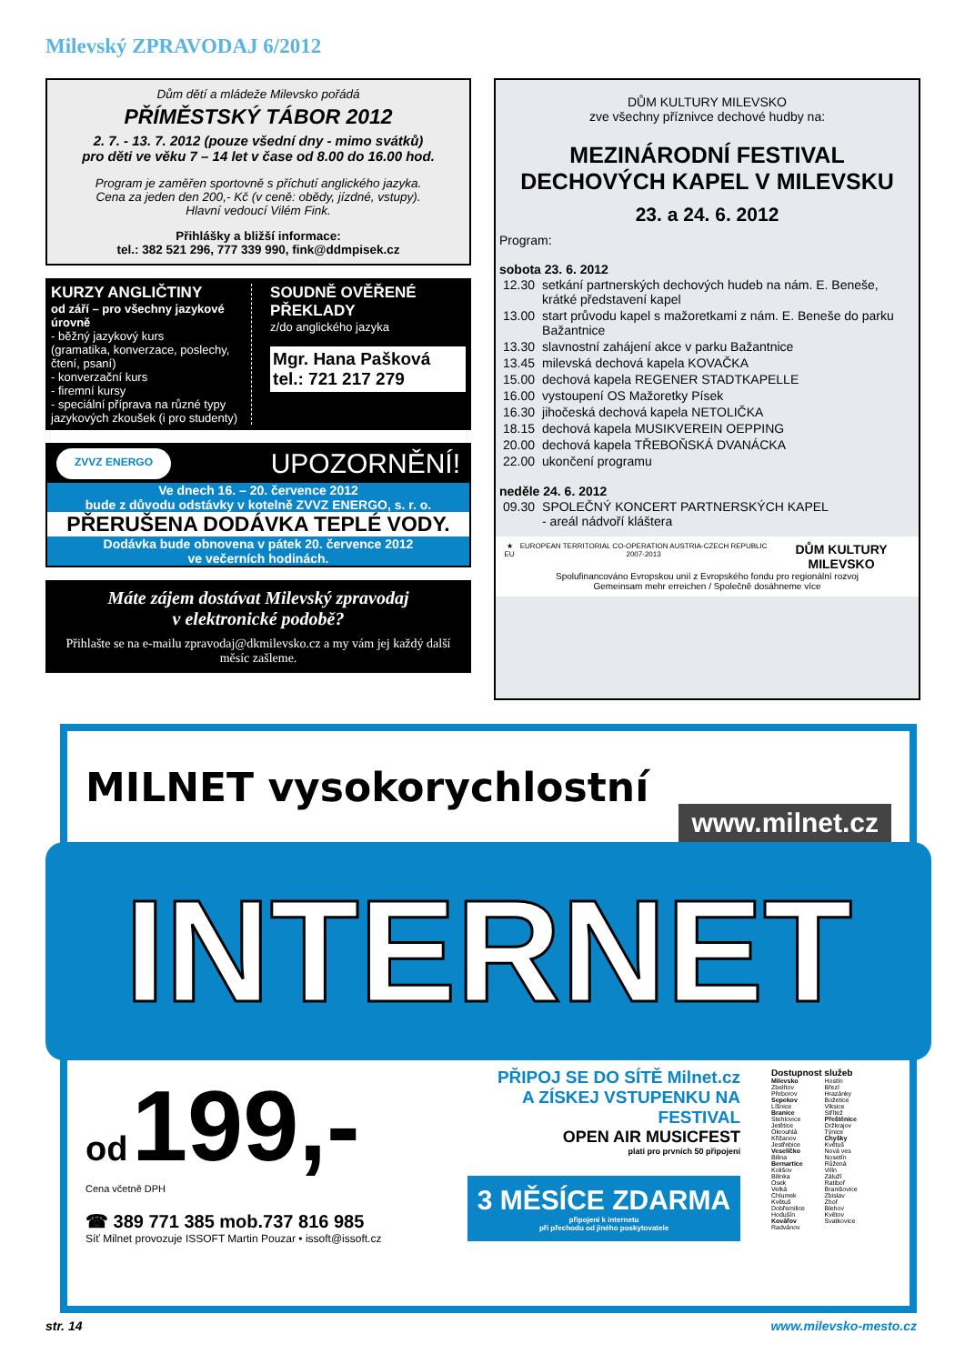Milevský ZPRAVODAJ 6/2012
Dům dětí a mládeže Milevsko pořádá
PŘÍMĚSTSKÝ TÁBOR 2012
2. 7. - 13. 7. 2012 (pouze všední dny - mimo svátků)
pro děti ve věku 7 – 14 let v čase od 8.00 do 16.00 hod.
Program je zaměřen sportovně s příchutí anglického jazyka.
Cena za jeden den 200,- Kč (v ceně: obědy, jízdné, vstupy).
Hlavní vedoucí Vilém Fink.
Přihlášky a bližší informace:
tel.: 382 521 296, 777 339 990, fink@ddmpisek.cz
KURZY ANGLIČTINY
od září – pro všechny jazykové úrovně
- běžný jazykový kurs
(gramatika, konverzace, poslechy, čtení, psaní)
- konverzační kurs
- firemní kursy
- speciální příprava na různé typy jazykových zkoušek (i pro studenty)
SOUDNĚ OVĚŘENÉ PŘEKLADY
z/do anglického jazyka
Mgr. Hana Pašková
tel.: 721 217 279
ZVVZ ENERGO UPOZORNĚNÍ!
Ve dnech 16. – 20. července 2012
bude z důvodu odstávky v kotelně ZVVZ ENERGO, s. r. o.
PŘERUŠENA DODÁVKA TEPLÉ VODY.
Dodávka bude obnovena v pátek 20. července 2012
ve večerních hodinách.
Máte zájem dostávat Milevský zpravodaj
v elektronické podobě?
Přihlašte se na e-mailu zpravodaj@dkmilevsko.cz a my vám jej každý další měsíc zašleme.
DŮM KULTURY MILEVSKO
zve všechny příznivce dechové hudby na:
MEZINÁRODNÍ FESTIVAL
DECHOVÝCH KAPEL V MILEVSKU
23. a 24. 6. 2012
Program:
sobota 23. 6. 2012
| 12.30 | setkání partnerských dechových hudeb na nám. E. Beneše, krátké představení kapel |
| 13.00 | start průvodu kapel s mažoretkami z nám. E. Beneše do parku Bažantnice |
| 13.30 | slavnostní zahájení akce v parku Bažantnice |
| 13.45 | milevská dechová kapela KOVAČKA |
| 15.00 | dechová kapela REGENER STADTKAPELLE |
| 16.00 | vystoupení OS Mažoretky Písek |
| 16.30 | jihočeská dechová kapela NETOLIČKA |
| 18.15 | dechová kapela MUSIKVEREIN OEPPING |
| 20.00 | dechová kapela TŘEBOŇSKÁ DVANÁCKA |
| 22.00 | ukončení programu |
neděle 24. 6. 2012
| 09.30 | SPOLEČNÝ KONCERT PARTNERSKÝCH KAPEL - areál nádvoří kláštera |
★ EU EUROPEAN TERRITORIAL CO-OPERATION AUSTRIA-CZECH REPUBLIC 2007-2013 DŮM KULTURY MILEVSKO
Spolufinancováno Evropskou unií z Evropského fondu pro regionální rozvoj
Gemeinsam mehr erreichen / Společně dosáhneme více
MILNET vysokorychlostní www.milnet.cz
INTERNET
od 199,-
Cena včetně DPH
☎ 389 771 385 mob.737 816 985
Síť Milnet provozuje ISSOFT Martin Pouzar • issoft@issoft.cz
PŘIPOJ SE DO SÍTĚ Milnet.cz
A ZÍSKEJ VSTUPENKU NA FESTIVAL
OPEN AIR MUSICFEST
platí pro prvních 50 připojení
3 MĚSÍCE ZDARMA
připojení k internetu
při přechodu od jiného poskytovatele
Dostupnost služeb
Milevsko
Zbelítov
Přeborov
Sepekov
Líšnice
Branice
Stehlovice
Jetětice
Okrouhlá
Křižanov
Jestřebice
Veselíčko
Bilina
Bernartice
Kolišov
Bilinka
Osek
Velká
Chlumek
Květuš
Dobřemilice
Hodušín
Kovářov
Radvánov
Hostín
Březí
Hrazánky
Božetice
Vlksice
Střítež
Přeštěnice
Držkrajov
Týnice
Chyšky
Květuš
Nová ves
Nosetín
Růžená
Vilín
Záluží
Ratiboř
Branišovice
Zbislav
Zhoř
Blehov
Květov
Svatkovice
str. 14 www.milevsko-mesto.cz